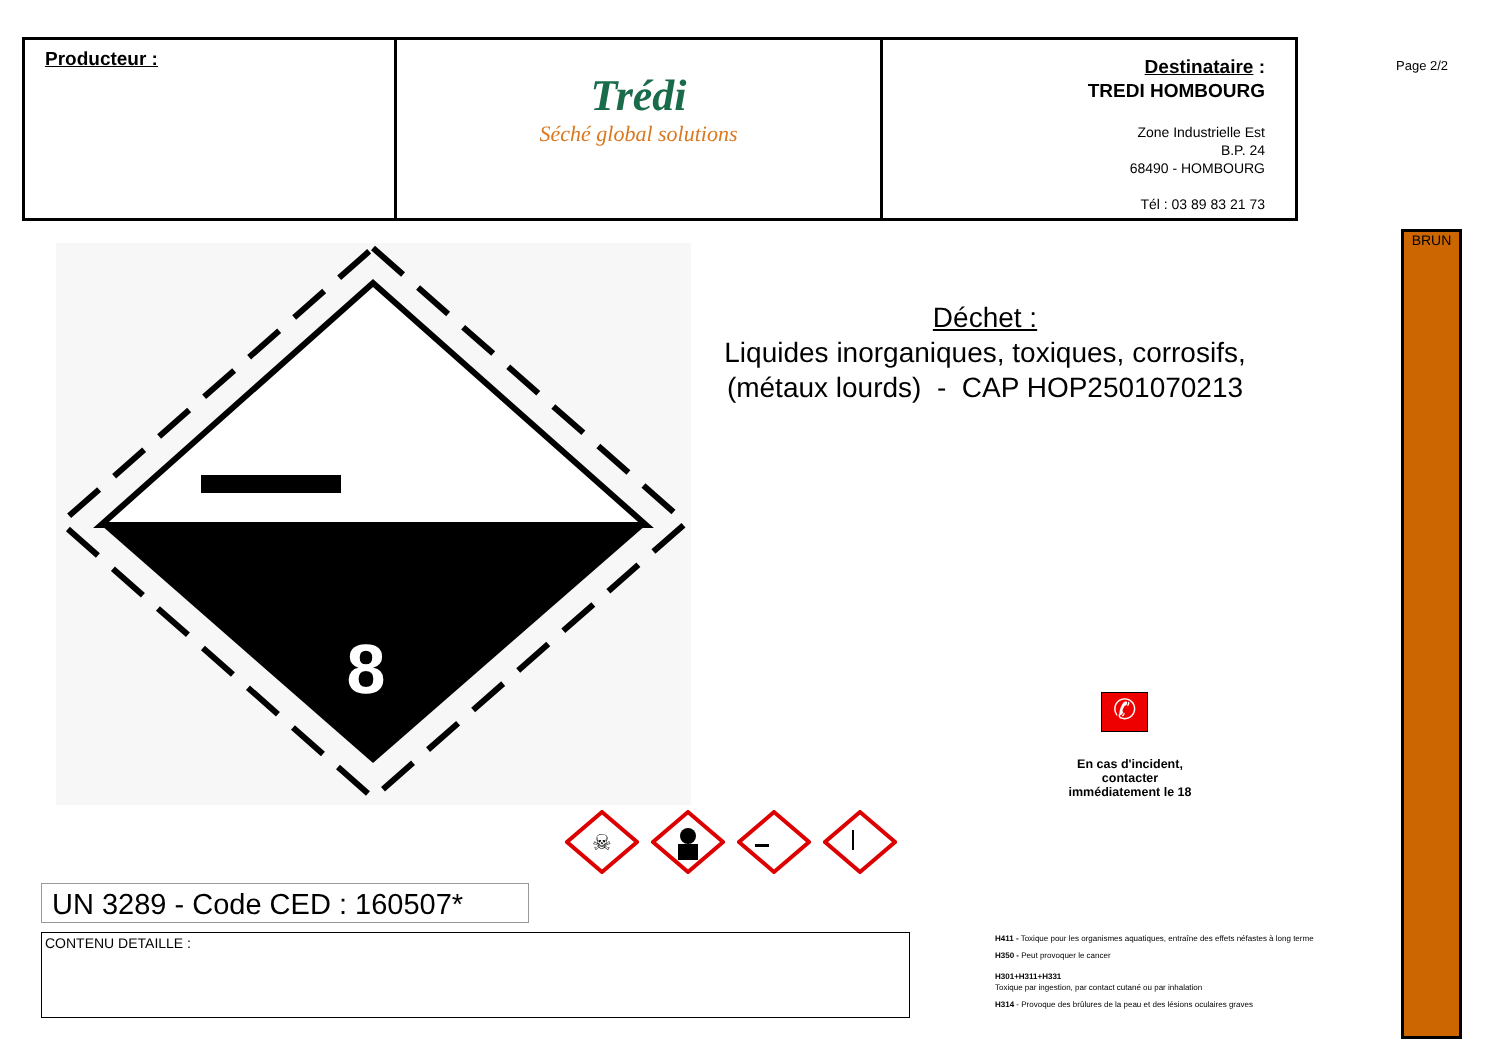Producteur :
Trédi
Séché global solutions
Destinataire :
TREDI HOMBOURG
Zone Industrielle Est
B.P. 24
68490 - HOMBOURG
Tél : 03 89 83 21 73
Page 2/2
BRUN
8
Déchet :
Liquides inorganiques, toxiques, corrosifs, (métaux lourds) - CAP HOP2501070213
✆
En cas d'incident,
contacter
immédiatement le 18
☠
UN 3289 - Code CED : 160507*
CONTENU DETAILLE :
H411 - Toxique pour les organismes aquatiques, entraîne des effets néfastes à long terme
H350 - Peut provoquer le cancer
H301+H311+H331
Toxique par ingestion, par contact cutané ou par inhalation
H314 - Provoque des brûlures de la peau et des lésions oculaires graves